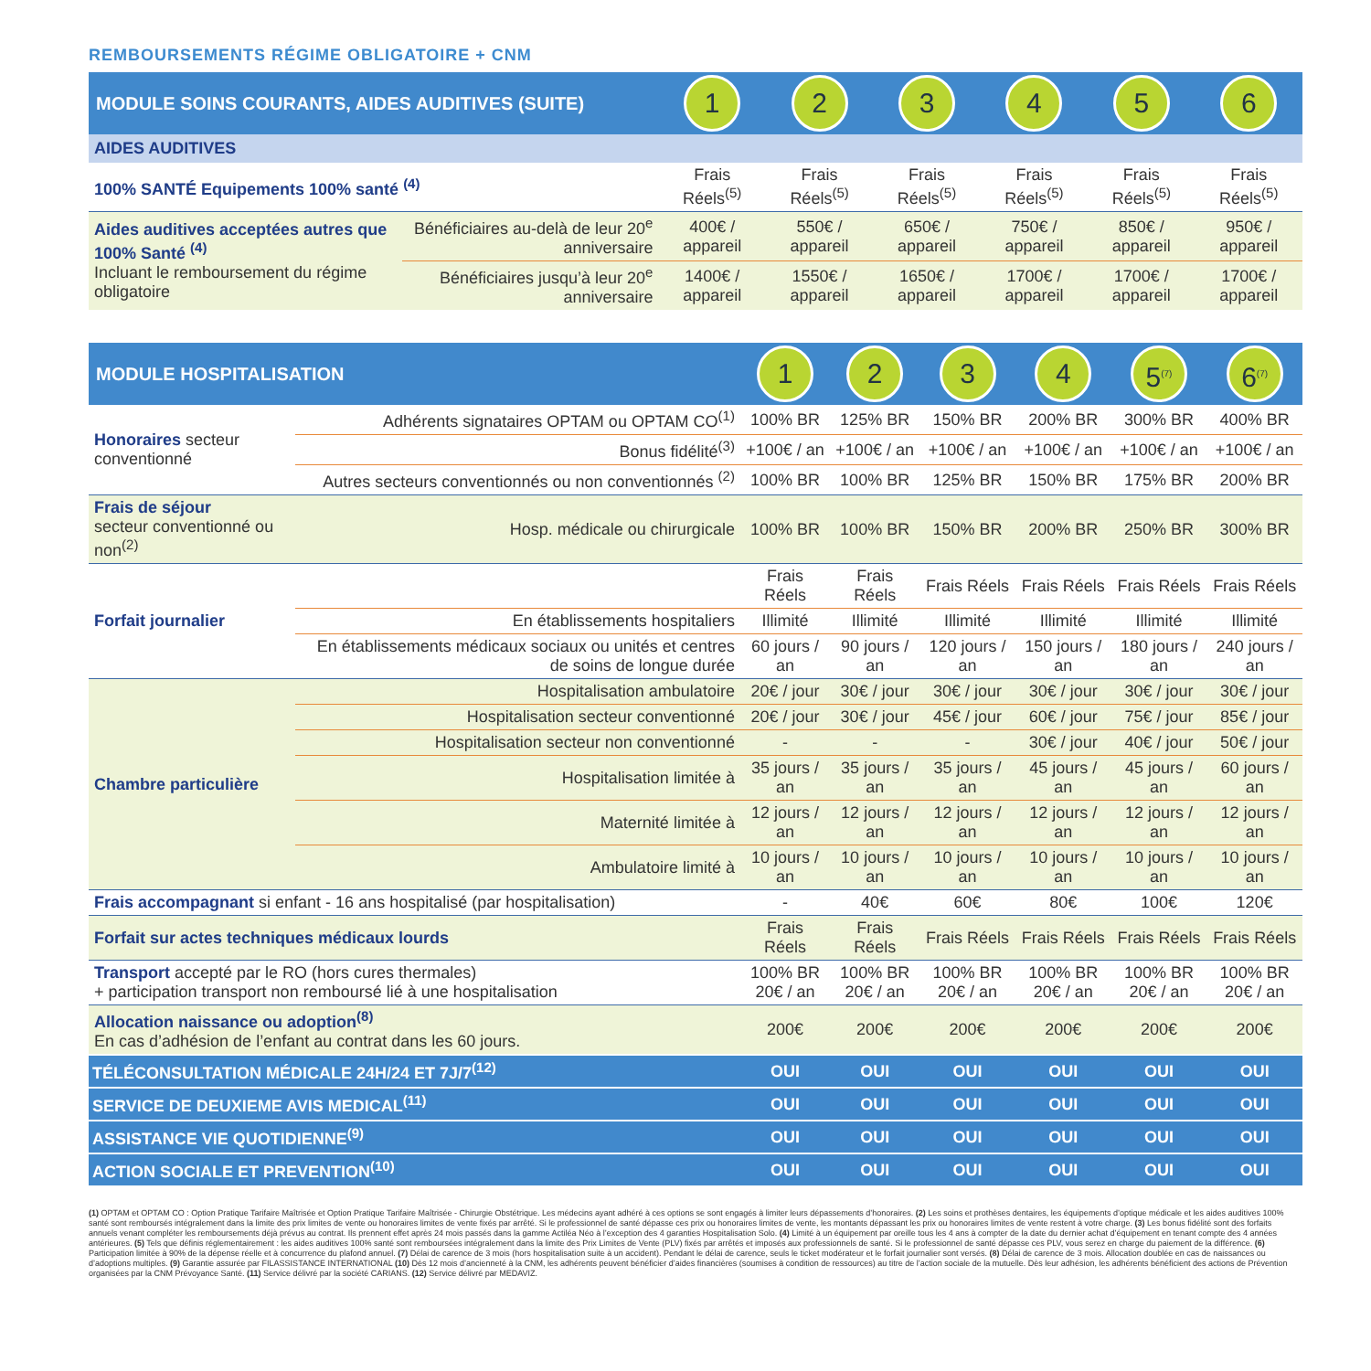REMBOURSEMENTS RÉGIME OBLIGATOIRE + CNM
| MODULE SOINS COURANTS, AIDES AUDITIVES (SUITE) | | 1 | 2 | 3 | 4 | 5 | 6 |
| AIDES AUDITIVES | | | | | | | |
| 100% SANTÉ Equipements 100% santé <sup>(4)</sup> | | Frais Réels<sup>(5)</sup> | Frais Réels<sup>(5)</sup> | Frais Réels<sup>(5)</sup> | Frais Réels<sup>(5)</sup> | Frais Réels<sup>(5)</sup> | Frais Réels<sup>(5)</sup> |
| Aides auditives acceptées autres que 100% Santé <sup>(4)</sup> Incluant le remboursement du régime obligatoire | Bénéficiaires au-delà de leur 20<sup>e</sup> anniversaire | 400€ / appareil | 550€ / appareil | 650€ / appareil | 750€ / appareil | 850€ / appareil | 950€ / appareil |
| | Bénéficiaires jusqu’à leur 20<sup>e</sup> anniversaire | 1400€ / appareil | 1550€ / appareil | 1650€ / appareil | 1700€ / appareil | 1700€ / appareil | 1700€ / appareil |
| MODULE HOSPITALISATION | | 1 | 2 | 3 | 4 | 5<sup>(7)</sup> | 6<sup>(7)</sup> |
| Honoraires secteur conventionné | Adhérents signataires OPTAM ou OPTAM CO<sup>(1)</sup> | 100% BR | 125% BR | 150% BR | 200% BR | 300% BR | 400% BR |
| | Bonus fidélité<sup>(3)</sup> | +100€ / an | +100€ / an | +100€ / an | +100€ / an | +100€ / an | +100€ / an |
| | Autres secteurs conventionnés ou non conventionnés <sup>(2)</sup> | 100% BR | 100% BR | 125% BR | 150% BR | 175% BR | 200% BR |
| Frais de séjour secteur conventionné ou non<sup>(2)</sup> | Hosp. médicale ou chirurgicale | 100% BR | 100% BR | 150% BR | 200% BR | 250% BR | 300% BR |
| Forfait journalier | | Frais Réels | Frais Réels | Frais Réels | Frais Réels | Frais Réels | Frais Réels |
| | En établissements hospitaliers | Illimité | Illimité | Illimité | Illimité | Illimité | Illimité |
| | En établissements médicaux sociaux ou unités et centres de soins de longue durée | 60 jours / an | 90 jours / an | 120 jours / an | 150 jours / an | 180 jours / an | 240 jours / an |
| Chambre particulière | Hospitalisation ambulatoire | 20€ / jour | 30€ / jour | 30€ / jour | 30€ / jour | 30€ / jour | 30€ / jour |
| | Hospitalisation secteur conventionné | 20€ / jour | 30€ / jour | 45€ / jour | 60€ / jour | 75€ / jour | 85€ / jour |
| | Hospitalisation secteur non conventionné | - | - | - | 30€ / jour | 40€ / jour | 50€ / jour |
| | Hospitalisation limitée à | 35 jours / an | 35 jours / an | 35 jours / an | 45 jours / an | 45 jours / an | 60 jours / an |
| | Maternité limitée à | 12 jours / an | 12 jours / an | 12 jours / an | 12 jours / an | 12 jours / an | 12 jours / an |
| | Ambulatoire limité à | 10 jours / an | 10 jours / an | 10 jours / an | 10 jours / an | 10 jours / an | 10 jours / an |
| Frais accompagnant si enfant - 16 ans hospitalisé (par hospitalisation) | | - | 40€ | 60€ | 80€ | 100€ | 120€ |
| Forfait sur actes techniques médicaux lourds | | Frais Réels | Frais Réels | Frais Réels | Frais Réels | Frais Réels | Frais Réels |
| Transport accepté par le RO (hors cures thermales) + participation transport non remboursé lié à une hospitalisation | | 100% BR 20€ / an | 100% BR 20€ / an | 100% BR 20€ / an | 100% BR 20€ / an | 100% BR 20€ / an | 100% BR 20€ / an |
| Allocation naissance ou adoption<sup>(8)</sup> En cas d’adhésion de l’enfant au contrat dans les 60 jours. | | 200€ | 200€ | 200€ | 200€ | 200€ | 200€ |
| TÉLÉCONSULTATION MÉDICALE 24H/24 ET 7J/7<sup>(12)</sup> | | OUI | OUI | OUI | OUI | OUI | OUI |
| SERVICE DE DEUXIEME AVIS MEDICAL<sup>(11)</sup> | | OUI | OUI | OUI | OUI | OUI | OUI |
| ASSISTANCE VIE QUOTIDIENNE<sup>(9)</sup> | | OUI | OUI | OUI | OUI | OUI | OUI |
| ACTION SOCIALE ET PREVENTION<sup>(10)</sup> | | OUI | OUI | OUI | OUI | OUI | OUI |
(1) OPTAM et OPTAM CO : Option Pratique Tarifaire Maîtrisée et Option Pratique Tarifaire Maîtrisée - Chirurgie Obstétrique. Les médecins ayant adhéré à ces options se sont engagés à limiter leurs dépassements d’honoraires. (2) Les soins et prothèses dentaires, les équipements d’optique médicale et les aides auditives 100% santé sont remboursés intégralement dans la limite des prix limites de vente ou honoraires limites de vente fixés par arrêté. Si le professionnel de santé dépasse ces prix ou honoraires limites de vente, les montants dépassant les prix ou honoraires limites de vente restent à votre charge. (3) Les bonus fidélité sont des forfaits annuels venant compléter les remboursements déjà prévus au contrat. Ils prennent effet après 24 mois passés dans la gamme Actiléa Néo à l’exception des 4 garanties Hospitalisation Solo. (4) Limité à un équipement par oreille tous les 4 ans à compter de la date du dernier achat d’équipement en tenant compte des 4 années antérieures. (5) Tels que définis réglementairement : les aides auditives 100% santé sont remboursées intégralement dans la limite des Prix Limites de Vente (PLV) fixés par arrêtés et imposés aux professionnels de santé. Si le professionnel de santé dépasse ces PLV, vous serez en charge du paiement de la différence. (6) Participation limitée à 90% de la dépense réelle et à concurrence du plafond annuel. (7) Délai de carence de 3 mois (hors hospitalisation suite à un accident). Pendant le délai de carence, seuls le ticket modérateur et le forfait journalier sont versés. (8) Délai de carence de 3 mois. Allocation doublée en cas de naissances ou d’adoptions multiples. (9) Garantie assurée par FILASSISTANCE INTERNATIONAL (10) Dès 12 mois d’ancienneté à la CNM, les adhérents peuvent bénéficier d’aides financières (soumises à condition de ressources) au titre de l’action sociale de la mutuelle. Dès leur adhésion, les adhérents bénéficient des actions de Prévention organisées par la CNM Prévoyance Santé. (11) Service délivré par la société CARIANS. (12) Service délivré par MEDAVIZ.